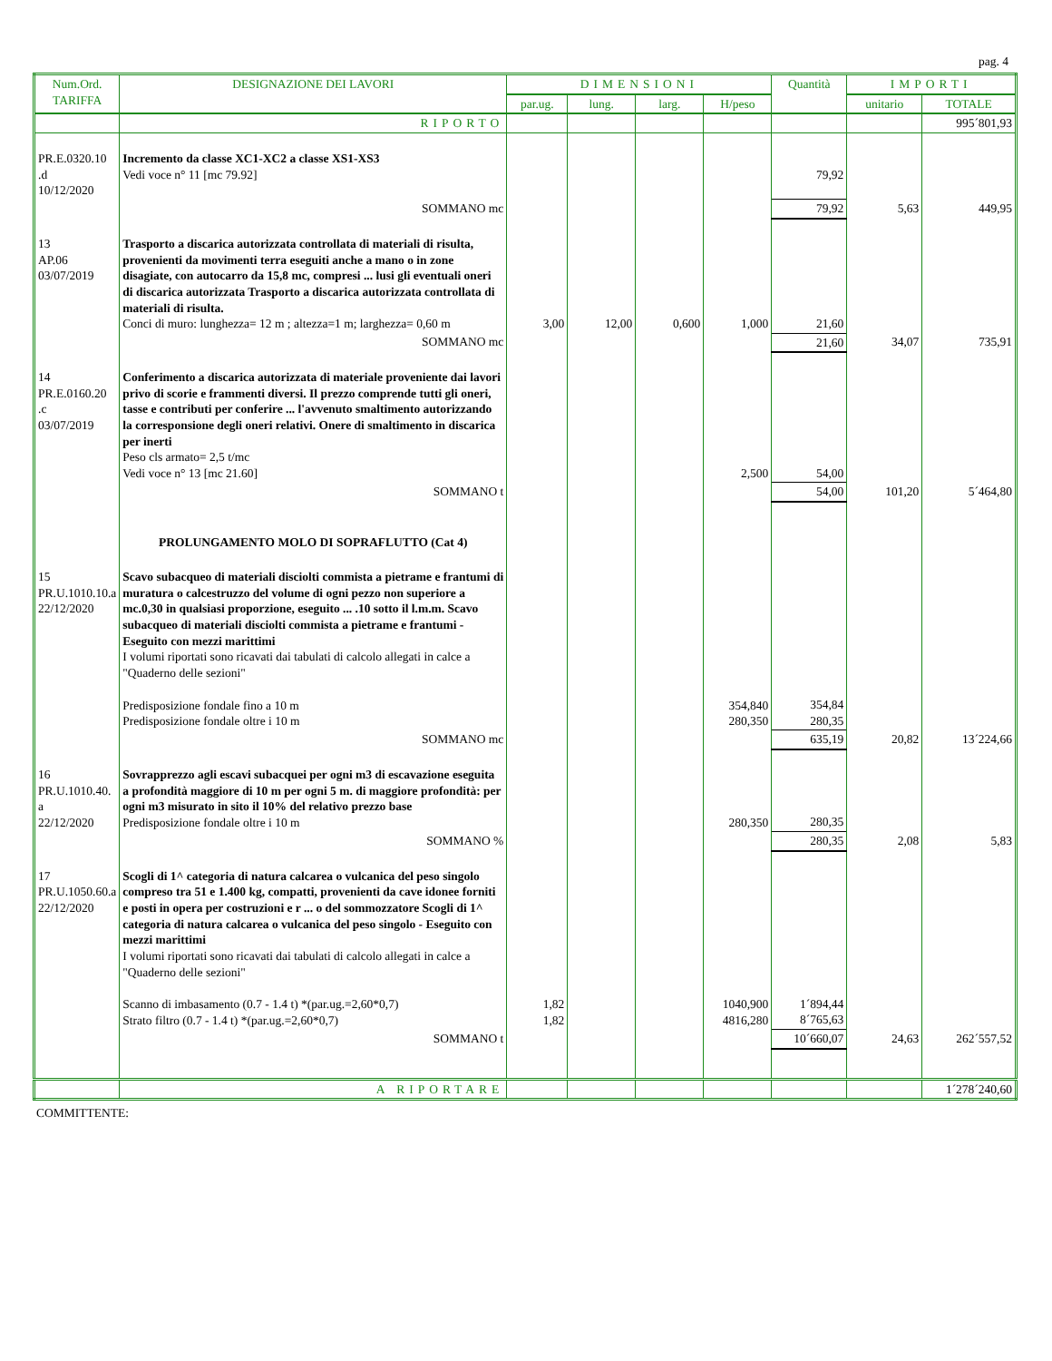pag. 4
| Num.Ord. TARIFFA | DESIGNAZIONE DEI LAVORI | DIMENSIONI | | | | Quantità | IMPORTI | |
| --- | --- | --- | --- | --- | --- | --- | --- | --- |
| | | par.ug. | lung. | larg. | H/peso | | unitario | TOTALE |
| | RIPORTO | | | | | | | 995´801,93 |
| PR.E.0320.10 .d 10/12/2020 | Incremento da classe XC1-XC2 a classe XS1-XS3 Vedi voce n° 11 [mc 79.92] | | | | | 79,92 | | |
| | SOMMANO mc | | | | | 79,92 | 5,63 | 449,95 |
| 13 AP.06 03/07/2019 | Trasporto a discarica autorizzata controllata di materiali di risulta, provenienti da movimenti terra eseguiti anche a mano o in zone disagiate, con autocarro da 15,8 mc, compresi ... lusi gli eventuali oneri di discarica autorizzata Trasporto a discarica autorizzata controllata di materiali di risulta. Conci di muro: lunghezza= 12 m ; altezza=1 m; larghezza= 0,60 m | 3,00 | 12,00 | 0,600 | 1,000 | 21,60 | | |
| | SOMMANO mc | | | | | 21,60 | 34,07 | 735,91 |
| 14 PR.E.0160.20 .c 03/07/2019 | Conferimento a discarica autorizzata di materiale proveniente dai lavori privo di scorie e frammenti diversi. Il prezzo comprende tutti gli oneri, tasse e contributi per conferire ... l'avvenuto smaltimento autorizzando la corresponsione degli oneri relativi. Onere di smaltimento in discarica per inerti Peso cls armato= 2,5 t/mc Vedi voce n° 13 [mc 21.60] | | | | 2,500 | 54,00 | | |
| | SOMMANO t | | | | | 54,00 | 101,20 | 5´464,80 |
| | PROLUNGAMENTO MOLO DI SOPRAFLUTTO (Cat 4) | | | | | | | |
| 15 PR.U.1010.10.a 22/12/2020 | Scavo subacqueo di materiali disciolti commista a pietrame e frantumi di muratura o calcestruzzo del volume di ogni pezzo non superiore a mc.0,30 in qualsiasi proporzione, eseguito ... .10 sotto il l.m.m. Scavo subacqueo di materiali disciolti commista a pietrame e frantumi - Eseguito con mezzi marittimi I volumi riportati sono ricavati dai tabulati di calcolo allegati in calce a "Quaderno delle sezioni" Predisposizione fondale fino a 10 m Predisposizione fondale oltre i 10 m | | | | 354,840 280,350 | 354,84 280,35 | | |
| | SOMMANO mc | | | | | 635,19 | 20,82 | 13´224,66 |
| 16 PR.U.1010.40. a 22/12/2020 | Sovrapprezzo agli escavi subacquei per ogni m3 di escavazione eseguita a profondità maggiore di 10 m per ogni 5 m. di maggiore profondità: per ogni m3 misurato in sito il 10% del relativo prezzo base Predisposizione fondale oltre i 10 m | | | | 280,350 | 280,35 | | |
| | SOMMANO % | | | | | 280,35 | 2,08 | 5,83 |
| 17 PR.U.1050.60.a 22/12/2020 | Scogli di 1^ categoria di natura calcarea o vulcanica del peso singolo compreso tra 51 e 1.400 kg, compatti, provenienti da cave idonee forniti e posti in opera per costruzioni e r ... o del sommozzatore Scogli di 1^ categoria di natura calcarea o vulcanica del peso singolo - Eseguito con mezzi marittimi I volumi riportati sono ricavati dai tabulati di calcolo allegati in calce a "Quaderno delle sezioni" Scanno di imbasamento (0.7 - 1.4 t) *(par.ug.=2,60*0,7) Strato filtro (0.7 - 1.4 t) *(par.ug.=2,60*0,7) | 1,82 1,82 | | | 1040,900 4816,280 | 1´894,44 8´765,63 | | |
| | SOMMANO t | | | | | 10´660,07 | 24,63 | 262´557,52 |
| | A RIPORTARE | | | | | | | 1´278´240,60 |
COMMITTENTE: